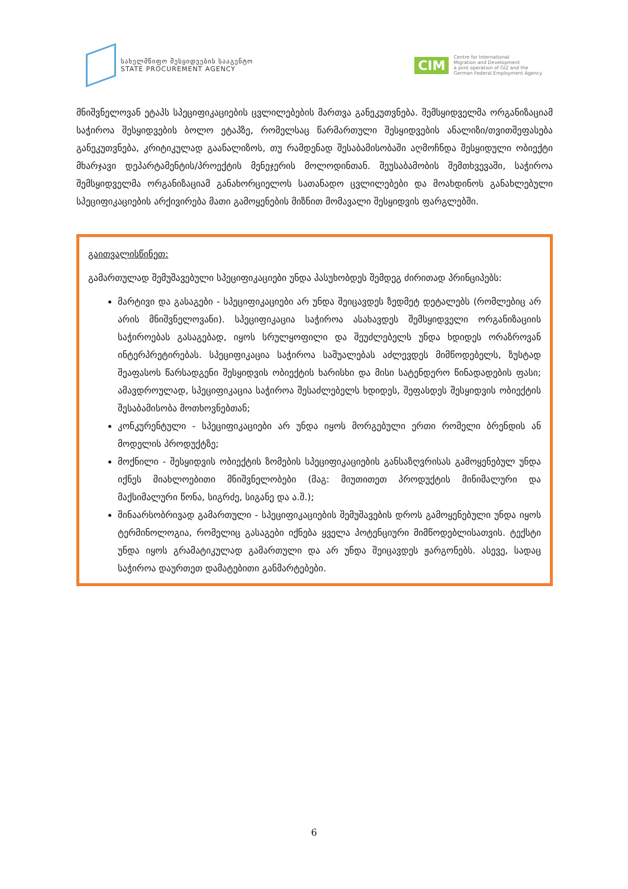სახელმწიფო შესყიდვების სააგენტო
STATE PROCUREMENT AGENCY
CIM
Centre for International
Migration and Development
a joint operation of GIZ and the
German Federal Employment Agency
მნიშვნელოვან ეტაპს სპეციფიკაციების ცვლილებების მართვა განეკუთვნება. შემსყიდველმა ორგანიზაციამ საჭიროა შესყიდვების ბოლო ეტაპზე, რომელსაც წარმართული შესყიდვების ანალიზი/თვითშეფასება განეკუთვნება, კრიტიკულად გაანალიზოს, თუ რამდენად შესაბამისობაში აღმოჩნდა შესყიდული ობიექტი მხარჯავი დეპარტამენტის/პროექტის მენეჯერის მოლოდინთან. შეუსაბამობის შემთხვევაში, საჭიროა შემსყიდველმა ორგანიზაციამ განახორციელოს სათანადო ცვლილებები და მოახდინოს განახლებული სპეციფიკაციების არქივირება მათი გამოყენების მიზნით მომავალი შესყიდვის ფარგლებში.
გაითვალისწინეთ:
გამართულად შემუშავებული სპეციფიკაციები უნდა პასუხობდეს შემდეგ ძირითად პრინციპებს:
მარტივი და გასაგები - სპეციფიკაციები არ უნდა შეიცავდეს ზედმეტ დეტალებს (რომლებიც არ არის მნიშვნელოვანი). სპეციფიკაცია საჭიროა ასახავდეს შემსყიდველი ორგანიზაციის საჭიროებას გასაგებად, იყოს სრულყოფილი და შეუძლებელს უნდა ხდიდეს ორაზროვან ინტერპრეტირებას. სპეციფიკაცია საჭიროა საშუალებას აძლევდეს მიმწოდებელს, ზუსტად შეაფასოს წარსადგენი შესყიდვის ობიექტის ხარისხი და მისი სატენდერო წინადადების ფასი; ამავდროულად, სპეციფიკაცია საჭიროა შესაძლებელს ხდიდეს, შეფასდეს შესყიდვის ობიექტის შესაბამისობა მოთხოვნებთან;
კონკურენტული - სპეციფიკაციები არ უნდა იყოს მორგებული ერთი რომელი ბრენდის ან მოდელის პროდუქტზე;
მოქნილი - შესყიდვის ობიექტის ზომების სპეციფიკაციების განსაზღვრისას გამოყენებულ უნდა იქნეს მიახლოებითი მნიშვნელობები (მაგ: მიუთითეთ პროდუქტის მინიმალური და მაქსიმალური წონა, სიგრძე, სიგანე და ა.შ.);
შინაარსობრივად გამართული - სპეციფიკაციების შემუშავების დროს გამოყენებული უნდა იყოს ტერმინოლოგია, რომელიც გასაგები იქნება ყველა პოტენციური მიმწოდებლისათვის. ტექსტი უნდა იყოს გრამატიკულად გამართული და არ უნდა შეიცავდეს ჟარგონებს. ასევე, სადაც საჭიროა დაურთეთ დამატებითი განმარტებები.
6